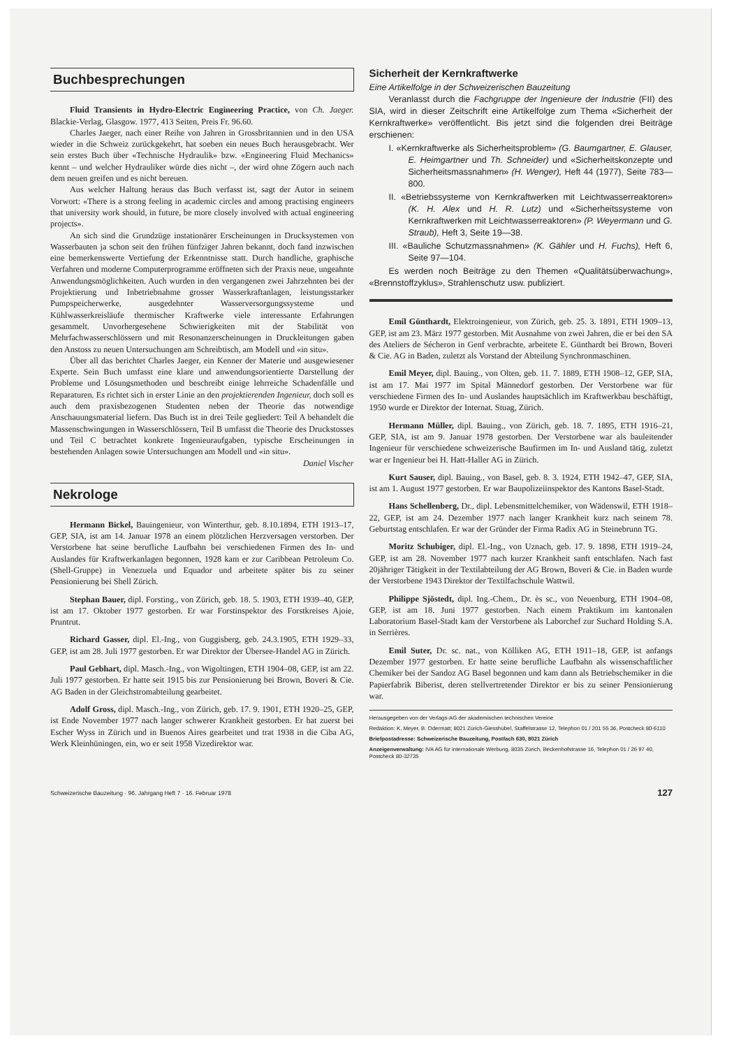Buchbesprechungen
Fluid Transients in Hydro-Electric Engineering Practice, von Ch. Jaeger. Blackie-Verlag, Glasgow. 1977, 413 Seiten, Preis Fr. 96.60.
Charles Jaeger, nach einer Reihe von Jahren in Grossbritannien und in den USA wieder in die Schweiz zurückgekehrt, hat soeben ein neues Buch herausgebracht. Wer sein erstes Buch über «Technische Hydraulik» bzw. «Engineering Fluid Mechanics» kennt – und welcher Hydrauliker würde dies nicht –, der wird ohne Zögern auch nach dem neuen greifen und es nicht bereuen.
Aus welcher Haltung heraus das Buch verfasst ist, sagt der Autor in seinem Vorwort: «There is a strong feeling in academic circles and among practising engineers that university work should, in future, be more closely involved with actual engineering projects».
An sich sind die Grundzüge instationärer Erscheinungen in Drucksystemen von Wasserbauten ja schon seit den frühen fünfziger Jahren bekannt, doch fand inzwischen eine bemerkenswerte Vertiefung der Erkenntnisse statt. Durch handliche, graphische Verfahren und moderne Computerprogramme eröffneten sich der Praxis neue, ungeahnte Anwendungsmöglichkeiten. Auch wurden in den vergangenen zwei Jahrzehnten bei der Projektierung und Inbetriebnahme grosser Wasserkraftanlagen, leistungsstarker Pumpspeicherwerke, ausgedehnter Wasserversorgungssysteme und Kühlwasserkreisläufe thermischer Kraftwerke viele interessante Erfahrungen gesammelt. Unvorhergesehene Schwierigkeiten mit der Stabilität von Mehrfachwasserschlössern und mit Resonanzerscheinungen in Druckleitungen gaben den Anstoss zu neuen Untersuchungen am Schreibtisch, am Modell und «in situ».
Über all das berichtet Charles Jaeger, ein Kenner der Materie und ausgewiesener Experte. Sein Buch umfasst eine klare und anwendungsorientierte Darstellung der Probleme und Lösungsmethoden und beschreibt einige lehrreiche Schadenfälle und Reparaturen. Es richtet sich in erster Linie an den projektierenden Ingenieur, doch soll es auch dem praxisbezogenen Studenten neben der Theorie das notwendige Anschauungsmaterial liefern. Das Buch ist in drei Teile gegliedert: Teil A behandelt die Massenschwingungen in Wasserschlössern, Teil B umfasst die Theorie des Druckstosses und Teil C betrachtet konkrete Ingenieuraufgaben, typische Erscheinungen in bestehenden Anlagen sowie Untersuchungen am Modell und «in situ». Daniel Vischer
Nekrologe
Hermann Bickel, Bauingenieur, von Winterthur, geb. 8.10.1894, ETH 1913–17, GEP, SIA, ist am 14. Januar 1978 an einem plötzlichen Herzversagen verstorben. Der Verstorbene hat seine berufliche Laufbahn bei verschiedenen Firmen des In- und Auslandes für Kraftwerkanlagen begonnen, 1928 kam er zur Caribbean Petroleum Co. (Shell-Gruppe) in Venezuela und Equador und arbeitete später bis zu seiner Pensionierung bei Shell Zürich.
Stephan Bauer, dipl. Forsting., von Zürich, geb. 18. 5. 1903, ETH 1939–40, GEP, ist am 17. Oktober 1977 gestorben. Er war Forstinspektor des Forstkreises Ajoie, Pruntrut.
Richard Gasser, dipl. El.-Ing., von Guggisberg, geb. 24.3.1905, ETH 1929–33, GEP, ist am 28. Juli 1977 gestorben. Er war Direktor der Übersee-Handel AG in Zürich.
Paul Gebhart, dipl. Masch.-Ing., von Wigoltingen, ETH 1904–08, GEP, ist am 22. Juli 1977 gestorben. Er hatte seit 1915 bis zur Pensionierung bei Brown, Boveri & Cie. AG Baden in der Gleichstromabteilung gearbeitet.
Adolf Gross, dipl. Masch.-Ing., von Zürich, geb. 17. 9. 1901, ETH 1920–25, GEP, ist Ende November 1977 nach langer schwerer Krankheit gestorben. Er hat zuerst bei Escher Wyss in Zürich und in Buenos Aires gearbeitet und trat 1938 in die Ciba AG, Werk Kleinhüningen, ein, wo er seit 1958 Vizedirektor war.
Sicherheit der Kernkraftwerke
Eine Artikelfolge in der Schweizerischen Bauzeitung
Veranlasst durch die Fachgruppe der Ingenieure der Industrie (FII) des SIA, wird in dieser Zeitschrift eine Artikelfolge zum Thema «Sicherheit der Kernkraftwerke» veröffentlicht. Bis jetzt sind die folgenden drei Beiträge erschienen:
I. «Kernkraftwerke als Sicherheitsproblem» (G. Baumgartner, E. Glauser, E. Heimgartner und Th. Schneider) und «Sicherheitskonzepte und Sicherheitsmassnahmen» (H. Wenger), Heft 44 (1977), Seite 783—800.
II. «Betriebssysteme von Kernkraftwerken mit Leichtwasserreaktoren» (K. H. Alex und H. R. Lutz) und «Sicherheitssysteme von Kernkraftwerken mit Leichtwasserreaktoren» (P. Weyermann und G. Straub), Heft 3, Seite 19—38.
III. «Bauliche Schutzmassnahmen» (K. Gähler und H. Fuchs), Heft 6, Seite 97—104.
Es werden noch Beiträge zu den Themen «Qualitätsüberwachung», «Brennstoffzyklus», Strahlenschutz usw. publiziert.
Emil Günthardt, Elektroingenieur, von Zürich, geb. 25. 3. 1891, ETH 1909–13, GEP, ist am 23. März 1977 gestorben. Mit Ausnahme von zwei Jahren, die er bei den SA des Ateliers de Sécheron in Genf verbrachte, arbeitete E. Günthardt bei Brown, Boveri & Cie. AG in Baden, zuletzt als Vorstand der Abteilung Synchronmaschinen.
Emil Meyer, dipl. Bauing., von Olten, geb. 11. 7. 1889, ETH 1908–12, GEP, SIA, ist am 17. Mai 1977 im Spital Männedorf gestorben. Der Verstorbene war für verschiedene Firmen des In- und Auslandes hauptsächlich im Kraftwerkbau beschäftigt, 1950 wurde er Direktor der Internat. Stuag, Zürich.
Hermann Müller, dipl. Bauing., von Zürich, geb. 18. 7. 1895, ETH 1916–21, GEP, SIA, ist am 9. Januar 1978 gestorben. Der Verstorbene war als bauleitender Ingenieur für verschiedene schweizerische Baufirmen im In- und Ausland tätig, zuletzt war er Ingenieur bei H. Hatt-Haller AG in Zürich.
Kurt Sauser, dipl. Bauing., von Basel, geb. 8. 3. 1924, ETH 1942–47, GEP, SIA, ist am 1. August 1977 gestorben. Er war Baupolizeiinspektor des Kantons Basel-Stadt.
Hans Schellenberg, Dr., dipl. Lebensmittelchemiker, von Wädenswil, ETH 1918–22, GEP, ist am 24. Dezember 1977 nach langer Krankheit kurz nach seinem 78. Geburtstag entschlafen. Er war der Gründer der Firma Radix AG in Steinebrunn TG.
Moritz Schubiger, dipl. El.-Ing., von Uznach, geb. 17. 9. 1898, ETH 1919–24, GEP, ist am 28. November 1977 nach kurzer Krankheit sanft entschlafen. Nach fast 20jähriger Tätigkeit in der Textilabteilung der AG Brown, Boveri & Cie. in Baden wurde der Verstorbene 1943 Direktor der Textilfachschule Wattwil.
Philippe Sjöstedt, dipl. Ing.-Chem., Dr. ès sc., von Neuenburg, ETH 1904–08, GEP, ist am 18. Juni 1977 gestorben. Nach einem Praktikum im kantonalen Laboratorium Basel-Stadt kam der Verstorbene als Laborchef zur Suchard Holding S.A. in Serrières.
Emil Suter, Dr. sc. nat., von Kölliken AG, ETH 1911–18, GEP, ist anfangs Dezember 1977 gestorben. Er hatte seine berufliche Laufbahn als wissenschaftlicher Chemiker bei der Sandoz AG Basel begonnen und kam dann als Betriebschemiker in die Papierfabrik Biberist, deren stellvertretender Direktor er bis zu seiner Pensionierung war.
Herausgegeben von der Verlags-AG der akademischen technischen Vereine
Redaktion: K. Meyer, B. Odermatt; 8021 Zürich-Giesshübel, Staffelstrasse 12, Telephon 01 / 201 55 36, Postcheck 80-6110
Briefpostadresse: Schweizerische Bauzeitung, Postfach 630, 8021 Zürich
Anzeigenverwaltung: IVA AG für internationale Werbung, 8035 Zürich, Beckenhofstrasse 16, Telephon 01 / 26 97 40, Postcheck 80-32735
Schweizerische Bauzeitung · 96. Jahrgang Heft 7 · 16. Februar 1978 127